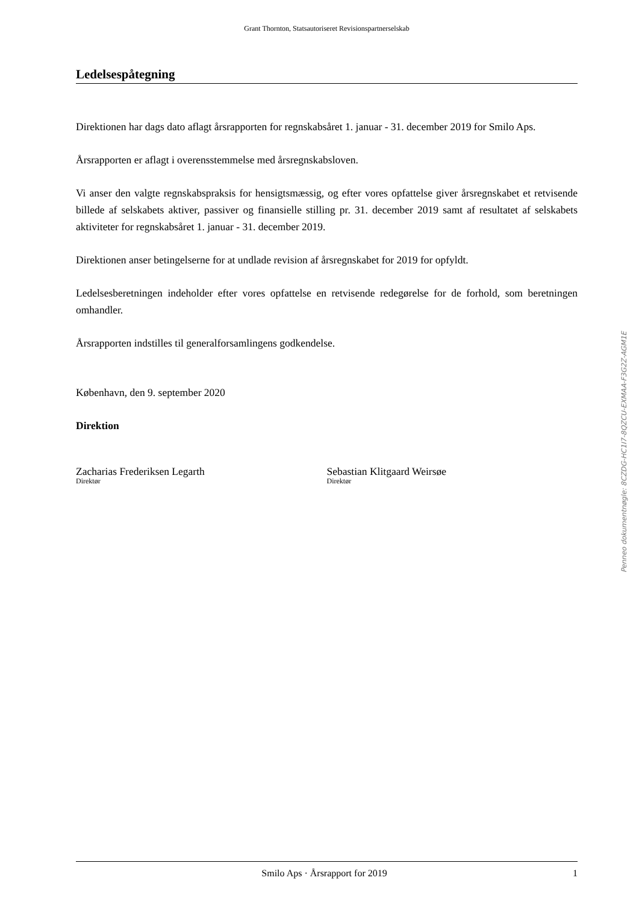Grant Thornton, Statsautoriseret Revisionspartnerselskab
Ledelsespåtegning
Direktionen har dags dato aflagt årsrapporten for regnskabsåret 1. januar - 31. december 2019 for Smilo Aps.
Årsrapporten er aflagt i overensstemmelse med årsregnskabsloven.
Vi anser den valgte regnskabspraksis for hensigtsmæssig, og efter vores opfattelse giver årsregnskabet et retvisende billede af selskabets aktiver, passiver og finansielle stilling pr. 31. december 2019 samt af resultatet af selskabets aktiviteter for regnskabsåret 1. januar - 31. december 2019.
Direktionen anser betingelserne for at undlade revision af årsregnskabet for 2019 for opfyldt.
Ledelsesberetningen indeholder efter vores opfattelse en retvisende redegørelse for de forhold, som beretningen omhandler.
Årsrapporten indstilles til generalforsamlingens godkendelse.
København, den 9. september 2020
Direktion
Zacharias Frederiksen Legarth
Direktør
Sebastian Klitgaard Weirsøe
Direktør
Smilo Aps · Årsrapport for 2019 1
Penneo dokumentnøgle: 8CZDG-HC1I7-8QZCU-EXMAA-F3G2Z-AGM1E